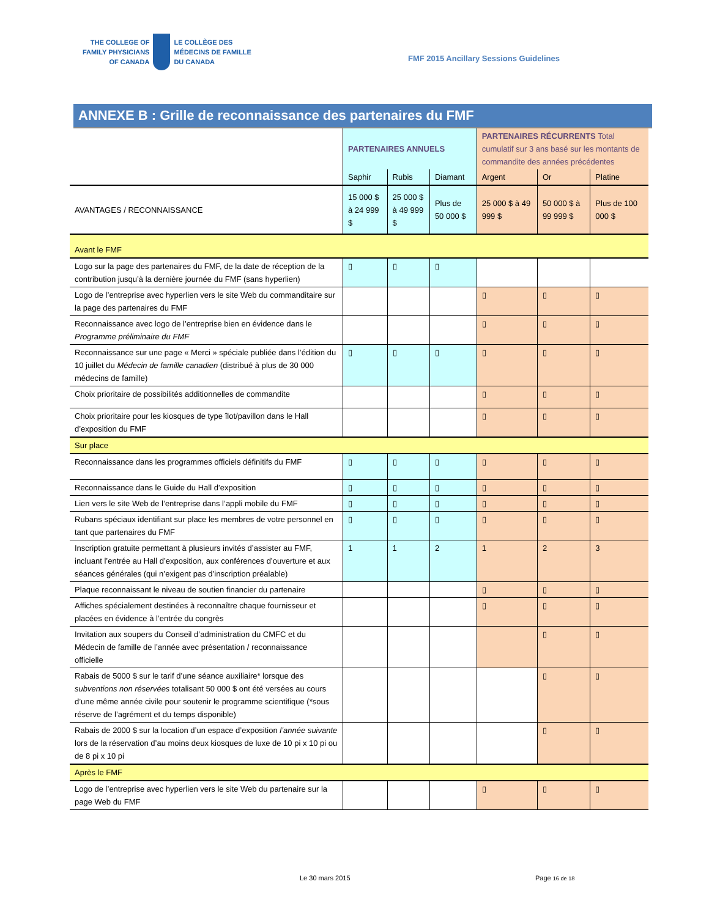THE COLLEGE OF
FAMILY PHYSICIANS
OF CANADA
LE COLLÈGE DES
MÉDECINS DE FAMILLE
DU CANADA
FMF 2015 Ancillary Sessions Guidelines
ANNEXE B : Grille de reconnaissance des partenaires du FMF
| | PARTENAIRES ANNUELS | | | PARTENAIRES RÉCURRENTS Total cumulatif sur 3 ans basé sur les montants de commandite des années précédentes | | |
| --- | --- | --- | --- | --- | --- | --- |
| | Saphir | Rubis | Diamant | Argent | Or | Platine |
| AVANTAGES / RECONNAISSANCE | 15 000 $ à 24 999 $ | 25 000 $ à 49 999 $ | Plus de 50 000 $ | 25 000 $ à 49 999 $ | 50 000 $ à 99 999 $ | Plus de 100 000 $ |
| Avant le FMF | | | | | | |
| Logo sur la page des partenaires du FMF, de la date de réception de la contribution jusqu’à la dernière journée du FMF (sans hyperlien) | ▯ | ▯ | ▯ | | | |
| Logo de l’entreprise avec hyperlien vers le site Web du commanditaire sur la page des partenaires du FMF | | | | ▯ | ▯ | ▯ |
| Reconnaissance avec logo de l’entreprise bien en évidence dans le Programme préliminaire du FMF | | | | ▯ | ▯ | ▯ |
| Reconnaissance sur une page « Merci » spéciale publiée dans l’édition du 10 juillet du Médecin de famille canadien (distribué à plus de 30 000 médecins de famille) | ▯ | ▯ | ▯ | ▯ | ▯ | ▯ |
| Choix prioritaire de possibilités additionnelles de commandite | | | | ▯ | ▯ | ▯ |
| Choix prioritaire pour les kiosques de type îlot/pavillon dans le Hall d’exposition du FMF | | | | ▯ | ▯ | ▯ |
| Sur place | | | | | | |
| Reconnaissance dans les programmes officiels définitifs du FMF | ▯ | ▯ | ▯ | ▯ | ▯ | ▯ |
| Reconnaissance dans le Guide du Hall d’exposition | ▯ | ▯ | ▯ | ▯ | ▯ | ▯ |
| Lien vers le site Web de l’entreprise dans l’appli mobile du FMF | ▯ | ▯ | ▯ | ▯ | ▯ | ▯ |
| Rubans spéciaux identifiant sur place les membres de votre personnel en tant que partenaires du FMF | ▯ | ▯ | ▯ | ▯ | ▯ | ▯ |
| Inscription gratuite permettant à plusieurs invités d’assister au FMF, incluant l’entrée au Hall d’exposition, aux conférences d’ouverture et aux séances générales (qui n’exigent pas d’inscription préalable) | 1 | 1 | 2 | 1 | 2 | 3 |
| Plaque reconnaissant le niveau de soutien financier du partenaire | | | | ▯ | ▯ | ▯ |
| Affiches spécialement destinées à reconnaître chaque fournisseur et placées en évidence à l’entrée du congrès | | | | ▯ | ▯ | ▯ |
| Invitation aux soupers du Conseil d’administration du CMFC et du Médecin de famille de l’année avec présentation / reconnaissance officielle | | | | | ▯ | ▯ |
| Rabais de 5000 $ sur le tarif d’une séance auxiliaire* lorsque des subventions non réservées totalisant 50 000 $ ont été versées au cours d’une même année civile pour soutenir le programme scientifique (*sous réserve de l’agrément et du temps disponible) | | | | | ▯ | ▯ |
| Rabais de 2000 $ sur la location d’un espace d’exposition l’année suivante lors de la réservation d’au moins deux kiosques de luxe de 10 pi x 10 pi ou de 8 pi x 10 pi | | | | | ▯ | ▯ |
| Après le FMF | | | | | | |
| Logo de l’entreprise avec hyperlien vers le site Web du partenaire sur la page Web du FMF | | | | ▯ | ▯ | ▯ |
Le 30 mars 2015 Page 16 de 18